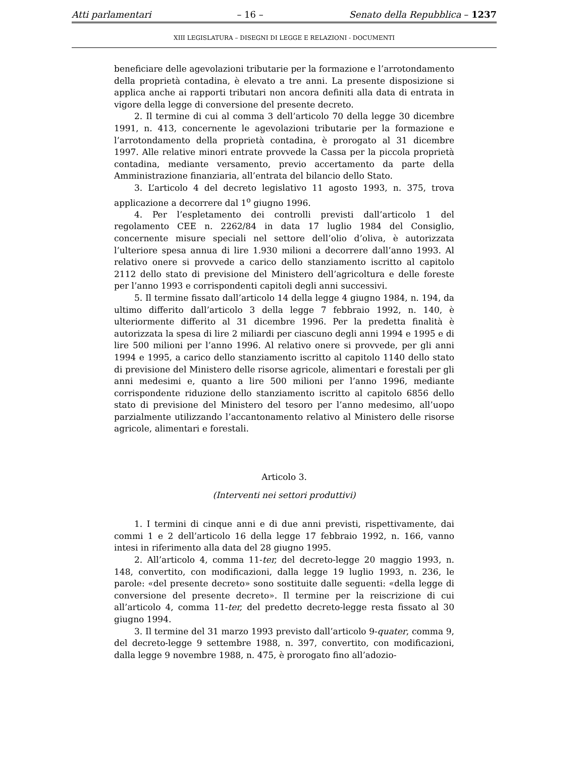Atti parlamentari – 16 – Senato della Repubblica – 1237
XIII LEGISLATURA – DISEGNI DI LEGGE E RELAZIONI - DOCUMENTI
beneficiare delle agevolazioni tributarie per la formazione e l’arrotondamento della proprietà contadina, è elevato a tre anni. La presente disposizione si applica anche ai rapporti tributari non ancora definiti alla data di entrata in vigore della legge di conversione del presente decreto.
2. Il termine di cui al comma 3 dell’articolo 70 della legge 30 dicembre 1991, n. 413, concernente le agevolazioni tributarie per la formazione e l’arrotondamento della proprietà contadina, è prorogato al 31 dicembre 1997. Alle relative minori entrate provvede la Cassa per la piccola proprietà contadina, mediante versamento, previo accertamento da parte della Amministrazione finanziaria, all’entrata del bilancio dello Stato.
3. L’articolo 4 del decreto legislativo 11 agosto 1993, n. 375, trova applicazione a decorrere dal 1<sup>o</sup> giugno 1996.
4. Per l’espletamento dei controlli previsti dall’articolo 1 del regolamento CEE n. 2262/84 in data 17 luglio 1984 del Consiglio, concernente misure speciali nel settore dell’olio d’oliva, è autorizzata l’ulteriore spesa annua di lire 1.930 milioni a decorrere dall’anno 1993. Al relativo onere si provvede a carico dello stanziamento iscritto al capitolo 2112 dello stato di previsione del Ministero dell’agricoltura e delle foreste per l’anno 1993 e corrispondenti capitoli degli anni successivi.
5. Il termine fissato dall’articolo 14 della legge 4 giugno 1984, n. 194, da ultimo differito dall’articolo 3 della legge 7 febbraio 1992, n. 140, è ulteriormente differito al 31 dicembre 1996. Per la predetta finalità è autorizzata la spesa di lire 2 miliardi per ciascuno degli anni 1994 e 1995 e di lire 500 milioni per l’anno 1996. Al relativo onere si provvede, per gli anni 1994 e 1995, a carico dello stanziamento iscritto al capitolo 1140 dello stato di previsione del Ministero delle risorse agricole, alimentari e forestali per gli anni medesimi e, quanto a lire 500 milioni per l’anno 1996, mediante corrispondente riduzione dello stanziamento iscritto al capitolo 6856 dello stato di previsione del Ministero del tesoro per l’anno medesimo, all’uopo parzialmente utilizzando l’accantonamento relativo al Ministero delle risorse agricole, alimentari e forestali.
Articolo 3.
(Interventi nei settori produttivi)
1. I termini di cinque anni e di due anni previsti, rispettivamente, dai commi 1 e 2 dell’articolo 16 della legge 17 febbraio 1992, n. 166, vanno intesi in riferimento alla data del 28 giugno 1995.
2. All’articolo 4, comma 11-ter, del decreto-legge 20 maggio 1993, n. 148, convertito, con modificazioni, dalla legge 19 luglio 1993, n. 236, le parole: «del presente decreto» sono sostituite dalle seguenti: «della legge di conversione del presente decreto». Il termine per la reiscrizione di cui all’articolo 4, comma 11-ter, del predetto decreto-legge resta fissato al 30 giugno 1994.
3. Il termine del 31 marzo 1993 previsto dall’articolo 9-quater, comma 9, del decreto-legge 9 settembre 1988, n. 397, convertito, con modificazioni, dalla legge 9 novembre 1988, n. 475, è prorogato fino all’adozio-